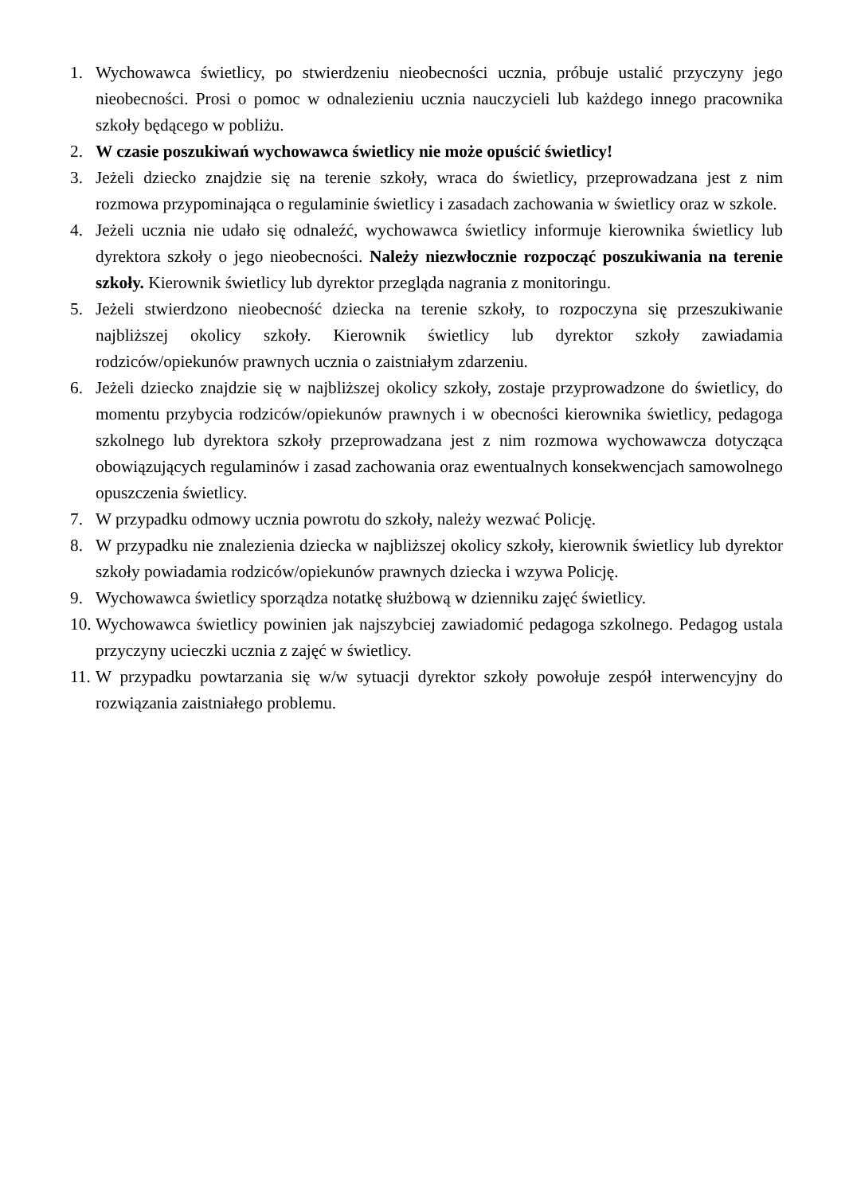1. Wychowawca świetlicy, po stwierdzeniu nieobecności ucznia, próbuje ustalić przyczyny jego nieobecności. Prosi o pomoc w odnalezieniu ucznia nauczycieli lub każdego innego pracownika szkoły będącego w pobliżu.
2. W czasie poszukiwań wychowawca świetlicy nie może opuścić świetlicy!
3. Jeżeli dziecko znajdzie się na terenie szkoły, wraca do świetlicy, przeprowadzana jest z nim rozmowa przypominająca o regulaminie świetlicy i zasadach zachowania w świetlicy oraz w szkole.
4. Jeżeli ucznia nie udało się odnaleźć, wychowawca świetlicy informuje kierownika świetlicy lub dyrektora szkoły o jego nieobecności. Należy niezwłocznie rozpocząć poszukiwania na terenie szkoły. Kierownik świetlicy lub dyrektor przegląda nagrania z monitoringu.
5. Jeżeli stwierdzono nieobecność dziecka na terenie szkoły, to rozpoczyna się przeszukiwanie najbliższej okolicy szkoły. Kierownik świetlicy lub dyrektor szkoły zawiadamia rodziców/opiekunów prawnych ucznia o zaistniałym zdarzeniu.
6. Jeżeli dziecko znajdzie się w najbliższej okolicy szkoły, zostaje przyprowadzone do świetlicy, do momentu przybycia rodziców/opiekunów prawnych i w obecności kierownika świetlicy, pedagoga szkolnego lub dyrektora szkoły przeprowadzana jest z nim rozmowa wychowawcza dotycząca obowiązujących regulaminów i zasad zachowania oraz ewentualnych konsekwencjach samowolnego opuszczenia świetlicy.
7. W przypadku odmowy ucznia powrotu do szkoły, należy wezwać Policję.
8. W przypadku nie znalezienia dziecka w najbliższej okolicy szkoły, kierownik świetlicy lub dyrektor szkoły powiadamia rodziców/opiekunów prawnych dziecka i wzywa Policję.
9. Wychowawca świetlicy sporządza notatkę służbową w dzienniku zajęć świetlicy.
10. Wychowawca świetlicy powinien jak najszybciej zawiadomić pedagoga szkolnego. Pedagog ustala przyczyny ucieczki ucznia z zajęć w świetlicy.
11. W przypadku powtarzania się w/w sytuacji dyrektor szkoły powołuje zespół interwencyjny do rozwiązania zaistniałego problemu.